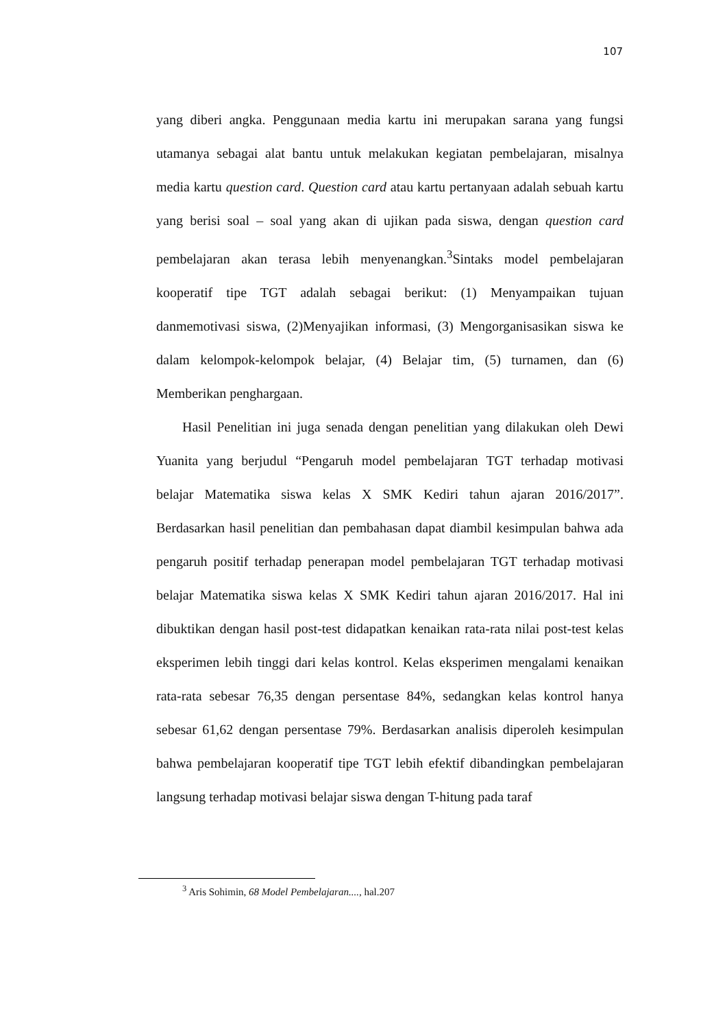107
yang diberi angka. Penggunaan media kartu ini merupakan sarana yang fungsi utamanya sebagai alat bantu untuk melakukan kegiatan pembelajaran, misalnya media kartu question card. Question card atau kartu pertanyaan adalah sebuah kartu yang berisi soal – soal yang akan di ujikan pada siswa, dengan question card pembelajaran akan terasa lebih menyenangkan.<sup>3</sup>Sintaks model pembelajaran kooperatif tipe TGT adalah sebagai berikut: (1) Menyampaikan tujuan danmemotivasi siswa, (2)Menyajikan informasi, (3) Mengorganisasikan siswa ke dalam kelompok-kelompok belajar, (4) Belajar tim, (5) turnamen, dan (6) Memberikan penghargaan.
Hasil Penelitian ini juga senada dengan penelitian yang dilakukan oleh Dewi Yuanita yang berjudul “Pengaruh model pembelajaran TGT terhadap motivasi belajar Matematika siswa kelas X SMK Kediri tahun ajaran 2016/2017”. Berdasarkan hasil penelitian dan pembahasan dapat diambil kesimpulan bahwa ada pengaruh positif terhadap penerapan model pembelajaran TGT terhadap motivasi belajar Matematika siswa kelas X SMK Kediri tahun ajaran 2016/2017. Hal ini dibuktikan dengan hasil post-test didapatkan kenaikan rata-rata nilai post-test kelas eksperimen lebih tinggi dari kelas kontrol. Kelas eksperimen mengalami kenaikan rata-rata sebesar 76,35 dengan persentase 84%, sedangkan kelas kontrol hanya sebesar 61,62 dengan persentase 79%. Berdasarkan analisis diperoleh kesimpulan bahwa pembelajaran kooperatif tipe TGT lebih efektif dibandingkan pembelajaran langsung terhadap motivasi belajar siswa dengan T-hitung pada taraf
<sup>3</sup> Aris Sohimin, 68 Model Pembelajaran...., hal.207